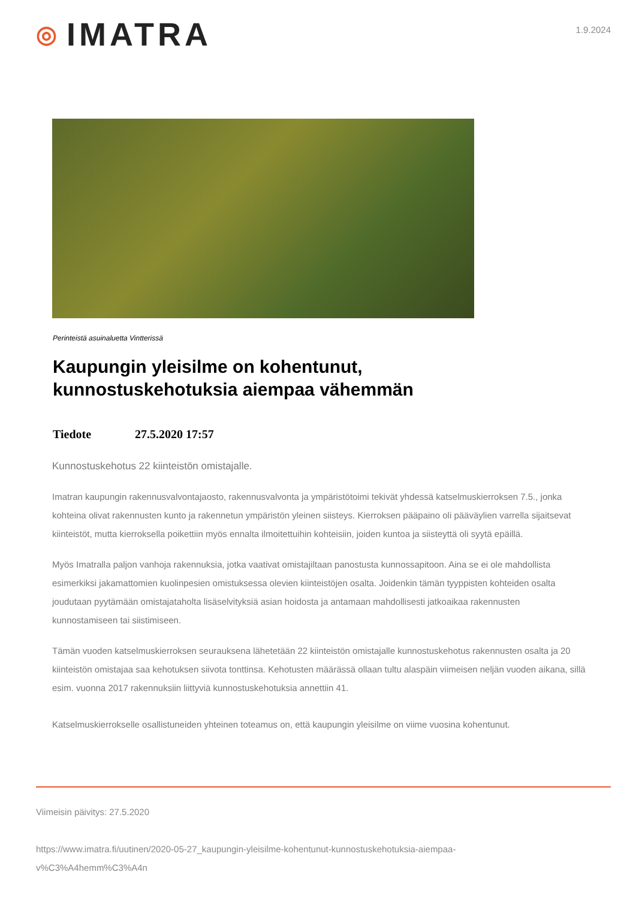◎ IMATRA
1.9.2024
Perinteistä asuinaluetta Vintterissä
Kaupungin yleisilme on kohentunut, kunnostuskehotuksia aiempaa vähemmän
Tiedote 27.5.2020 17:57
Kunnostuskehotus 22 kiinteistön omistajalle.
Imatran kaupungin rakennusvalvontajaosto, rakennusvalvonta ja ympäristötoimi tekivät yhdessä katselmuskierroksen 7.5., jonka kohteina olivat rakennusten kunto ja rakennetun ympäristön yleinen siisteys. Kierroksen pääpaino oli pääväylien varrella sijaitsevat kiinteistöt, mutta kierroksella poikettiin myös ennalta ilmoitettuihin kohteisiin, joiden kuntoa ja siisteyttä oli syytä epäillä.
Myös Imatralla paljon vanhoja rakennuksia, jotka vaativat omistajiltaan panostusta kunnossapitoon. Aina se ei ole mahdollista esimerkiksi jakamattomien kuolinpesien omistuksessa olevien kiinteistöjen osalta. Joidenkin tämän tyyppisten kohteiden osalta joudutaan pyytämään omistajataholta lisäselvityksiä asian hoidosta ja antamaan mahdollisesti jatkoaikaa rakennusten kunnostamiseen tai siistimiseen.
Tämän vuoden katselmuskierroksen seurauksena lähetetään 22 kiinteistön omistajalle kunnostuskehotus rakennusten osalta ja 20 kiinteistön omistajaa saa kehotuksen siivota tonttinsa. Kehotusten määrässä ollaan tultu alaspäin viimeisen neljän vuoden aikana, sillä esim. vuonna 2017 rakennuksiin liittyviä kunnostuskehotuksia annettiin 41.
Katselmuskierrokselle osallistuneiden yhteinen toteamus on, että kaupungin yleisilme on viime vuosina kohentunut.
Viimeisin päivitys: 27.5.2020
https://www.imatra.fi/uutinen/2020-05-27_kaupungin-yleisilme-kohentunut-kunnostuskehotuksia-aiempaa-
v%C3%A4hemm%C3%A4n